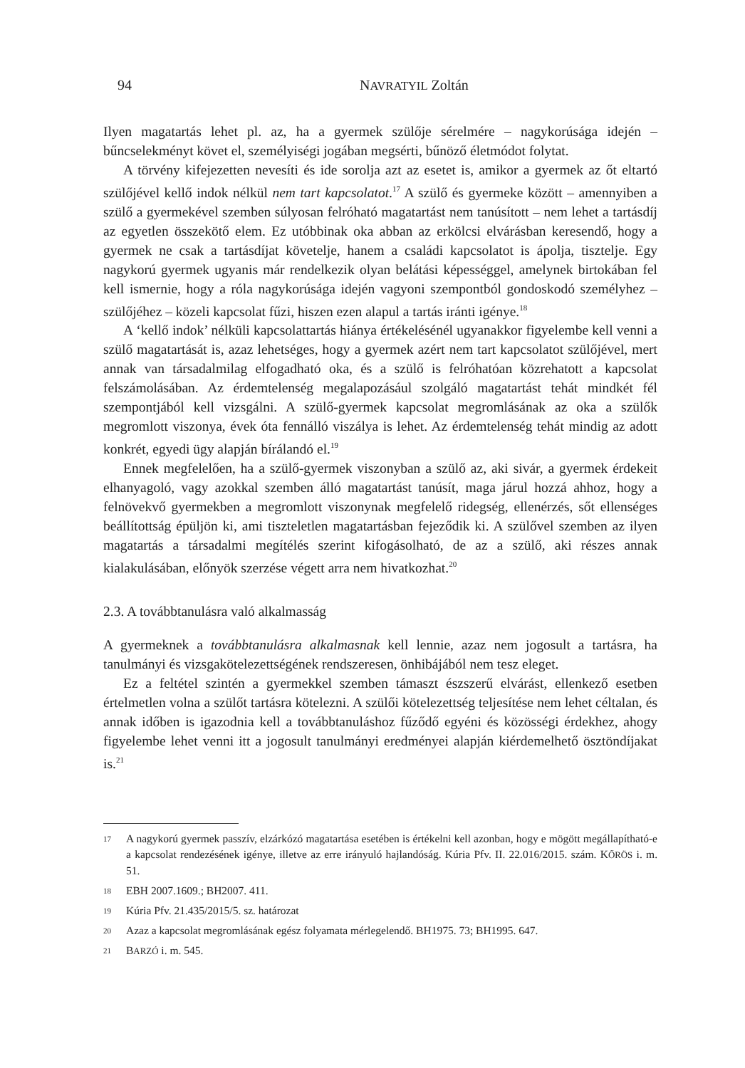94 NAVRATYIL Zoltán
Ilyen magatartás lehet pl. az, ha a gyermek szülője sérelmére – nagykorúsága idején – bűncselekményt követ el, személyiségi jogában megsérti, bűnöző életmódot folytat.
A törvény kifejezetten nevesíti és ide sorolja azt az esetet is, amikor a gyermek az őt eltartó szülőjével kellő indok nélkül nem tart kapcsolatot.<sup>17</sup> A szülő és gyermeke között – amennyiben a szülő a gyermekével szemben súlyosan felróható magatartást nem tanúsított – nem lehet a tartásdíj az egyetlen összekötő elem. Ez utóbbinak oka abban az erkölcsi elvárásban keresendő, hogy a gyermek ne csak a tartásdíjat követelje, hanem a családi kapcsolatot is ápolja, tisztelje. Egy nagykorú gyermek ugyanis már rendelkezik olyan belátási képességgel, amelynek birtokában fel kell ismernie, hogy a róla nagykorúsága idején vagyoni szempontból gondoskodó személyhez – szülőjéhez – közeli kapcsolat fűzi, hiszen ezen alapul a tartás iránti igénye.<sup>18</sup>
A ‘kellő indok’ nélküli kapcsolattartás hiánya értékelésénél ugyanakkor figyelembe kell venni a szülő magatartását is, azaz lehetséges, hogy a gyermek azért nem tart kapcsolatot szülőjével, mert annak van társadalmilag elfogadható oka, és a szülő is felróhatóan közrehatott a kapcsolat felszámolásában. Az érdemtelenség megalapozásául szolgáló magatartást tehát mindkét fél szempontjából kell vizsgálni. A szülő-gyermek kapcsolat megromlásának az oka a szülők megromlott viszonya, évek óta fennálló viszálya is lehet. Az érdemtelenség tehát mindig az adott konkrét, egyedi ügy alapján bírálandó el.<sup>19</sup>
Ennek megfelelően, ha a szülő-gyermek viszonyban a szülő az, aki sivár, a gyermek érdekeit elhanyagoló, vagy azokkal szemben álló magatartást tanúsít, maga járul hozzá ahhoz, hogy a felnövekvő gyermekben a megromlott viszonynak megfelelő ridegség, ellenérzés, sőt ellenséges beállítottság épüljön ki, ami tiszteletlen magatartásban fejeződik ki. A szülővel szemben az ilyen magatartás a társadalmi megítélés szerint kifogásolható, de az a szülő, aki részes annak kialakulásában, előnyök szerzése végett arra nem hivatkozhat.<sup>20</sup>
2.3. A továbbtanulásra való alkalmasság
A gyermeknek a továbbtanulásra alkalmasnak kell lennie, azaz nem jogosult a tartásra, ha tanulmányi és vizsgakötelezettségének rendszeresen, önhibájából nem tesz eleget.
Ez a feltétel szintén a gyermekkel szemben támaszt észszerű elvárást, ellenkező esetben értelmetlen volna a szülőt tartásra kötelezni. A szülői kötelezettség teljesítése nem lehet céltalan, és annak időben is igazodnia kell a továbbtanuláshoz fűződő egyéni és közösségi érdekhez, ahogy figyelembe lehet venni itt a jogosult tanulmányi eredményei alapján kiérdemelhető ösztöndíjakat is.<sup>21</sup>
17 A nagykorú gyermek passzív, elzárkózó magatartása esetében is értékelni kell azonban, hogy e mögött megállapítható-e a kapcsolat rendezésének igénye, illetve az erre irányuló hajlandóság. Kúria Pfv. II. 22.016/2015. szám. KŐRÖS i. m. 51.
18 EBH 2007.1609.; BH2007. 411.
19 Kúria Pfv. 21.435/2015/5. sz. határozat
20 Azaz a kapcsolat megromlásának egész folyamata mérlegelendő. BH1975. 73; BH1995. 647.
21 BARZÓ i. m. 545.